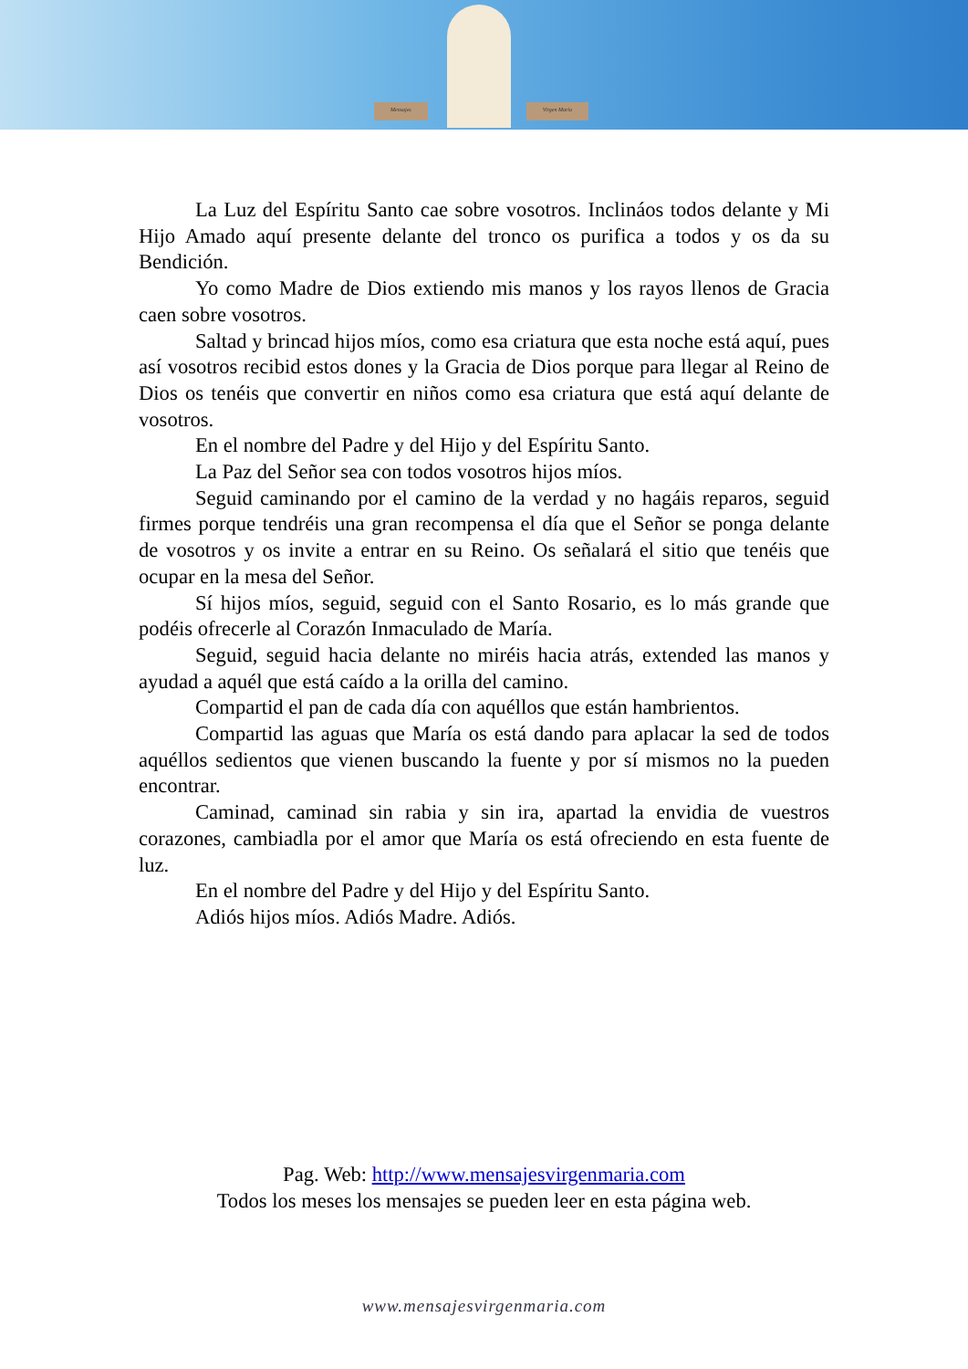Mensajes Virgen María
La Luz del Espíritu Santo cae sobre vosotros. Inclináos todos delante y Mi Hijo Amado aquí presente delante del tronco os purifica a todos y os da su Bendición.
Yo como Madre de Dios extiendo mis manos y los rayos llenos de Gracia caen sobre vosotros.
Saltad y brincad hijos míos, como esa criatura que esta noche está aquí, pues así vosotros recibid estos dones y la Gracia de Dios porque para llegar al Reino de Dios os tenéis que convertir en niños como esa criatura que está aquí delante de vosotros.
En el nombre del Padre y del Hijo y del Espíritu Santo.
La Paz del Señor sea con todos vosotros hijos míos.
Seguid caminando por el camino de la verdad y no hagáis reparos, seguid firmes porque tendréis una gran recompensa el día que el Señor se ponga delante de vosotros y os invite a entrar en su Reino. Os señalará el sitio que tenéis que ocupar en la mesa del Señor.
Sí hijos míos, seguid, seguid con el Santo Rosario, es lo más grande que podéis ofrecerle al Corazón Inmaculado de María.
Seguid, seguid hacia delante no miréis hacia atrás, extended las manos y ayudad a aquél que está caído a la orilla del camino.
Compartid el pan de cada día con aquéllos que están hambrientos.
Compartid las aguas que María os está dando para aplacar la sed de todos aquéllos sedientos que vienen buscando la fuente y por sí mismos no la pueden encontrar.
Caminad, caminad sin rabia y sin ira, apartad la envidia de vuestros corazones, cambiadla por el amor que María os está ofreciendo en esta fuente de luz.
En el nombre del Padre y del Hijo y del Espíritu Santo.
Adiós hijos míos. Adiós Madre. Adiós.
Pag. Web: http://www.mensajesvirgenmaria.com
Todos los meses los mensajes se pueden leer en esta página web.
www.mensajesvirgenmaria.com